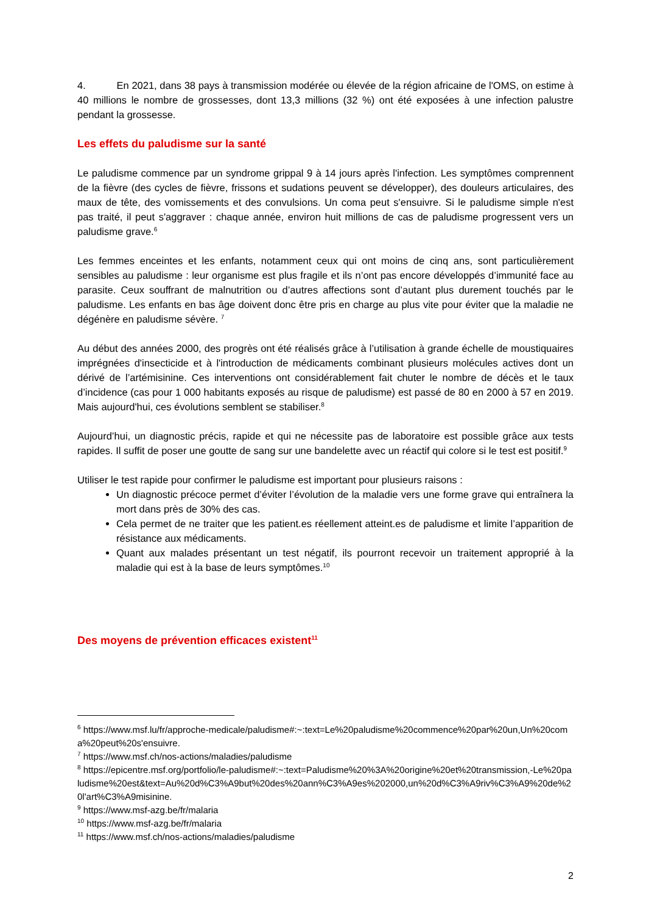4. En 2021, dans 38 pays à transmission modérée ou élevée de la région africaine de l'OMS, on estime à 40 millions le nombre de grossesses, dont 13,3 millions (32 %) ont été exposées à une infection palustre pendant la grossesse.
Les effets du paludisme sur la santé
Le paludisme commence par un syndrome grippal 9 à 14 jours après l'infection. Les symptômes comprennent de la fièvre (des cycles de fièvre, frissons et sudations peuvent se développer), des douleurs articulaires, des maux de tête, des vomissements et des convulsions. Un coma peut s'ensuivre. Si le paludisme simple n'est pas traité, il peut s'aggraver : chaque année, environ huit millions de cas de paludisme progressent vers un paludisme grave.<sup>6</sup>
Les femmes enceintes et les enfants, notamment ceux qui ont moins de cinq ans, sont particulièrement sensibles au paludisme : leur organisme est plus fragile et ils n’ont pas encore développés d’immunité face au parasite. Ceux souffrant de malnutrition ou d’autres affections sont d’autant plus durement touchés par le paludisme. Les enfants en bas âge doivent donc être pris en charge au plus vite pour éviter que la maladie ne dégénère en paludisme sévère. <sup>7</sup>
Au début des années 2000, des progrès ont été réalisés grâce à l’utilisation à grande échelle de moustiquaires imprégnées d'insecticide et à l'introduction de médicaments combinant plusieurs molécules actives dont un dérivé de l’artémisinine. Ces interventions ont considérablement fait chuter le nombre de décès et le taux d’incidence (cas pour 1 000 habitants exposés au risque de paludisme) est passé de 80 en 2000 à 57 en 2019. Mais aujourd'hui, ces évolutions semblent se stabiliser.<sup>8</sup>
Aujourd’hui, un diagnostic précis, rapide et qui ne nécessite pas de laboratoire est possible grâce aux tests rapides. Il suffit de poser une goutte de sang sur une bandelette avec un réactif qui colore si le test est positif.<sup>9</sup>
Utiliser le test rapide pour confirmer le paludisme est important pour plusieurs raisons :
Un diagnostic précoce permet d’éviter l’évolution de la maladie vers une forme grave qui entraînera la mort dans près de 30% des cas.
Cela permet de ne traiter que les patient.es réellement atteint.es de paludisme et limite l’apparition de résistance aux médicaments.
Quant aux malades présentant un test négatif, ils pourront recevoir un traitement approprié à la maladie qui est à la base de leurs symptômes.<sup>10</sup>
Des moyens de prévention efficaces existent<sup>11</sup>
<sup>6</sup> https://www.msf.lu/fr/approche-medicale/paludisme#:~:text=Le%20paludisme%20commence%20par%20un,Un%20coma%20peut%20s'ensuivre.
<sup>7</sup> https://www.msf.ch/nos-actions/maladies/paludisme
<sup>8</sup> https://epicentre.msf.org/portfolio/le-paludisme#:~:text=Paludisme%20%3A%20origine%20et%20transmission,-Le%20paludisme%20est&text=Au%20d%C3%A9but%20des%20ann%C3%A9es%202000,un%20d%C3%A9riv%C3%A9%20de%20l'art%C3%A9misinine.
<sup>9</sup> https://www.msf-azg.be/fr/malaria
<sup>10</sup> https://www.msf-azg.be/fr/malaria
<sup>11</sup> https://www.msf.ch/nos-actions/maladies/paludisme
2